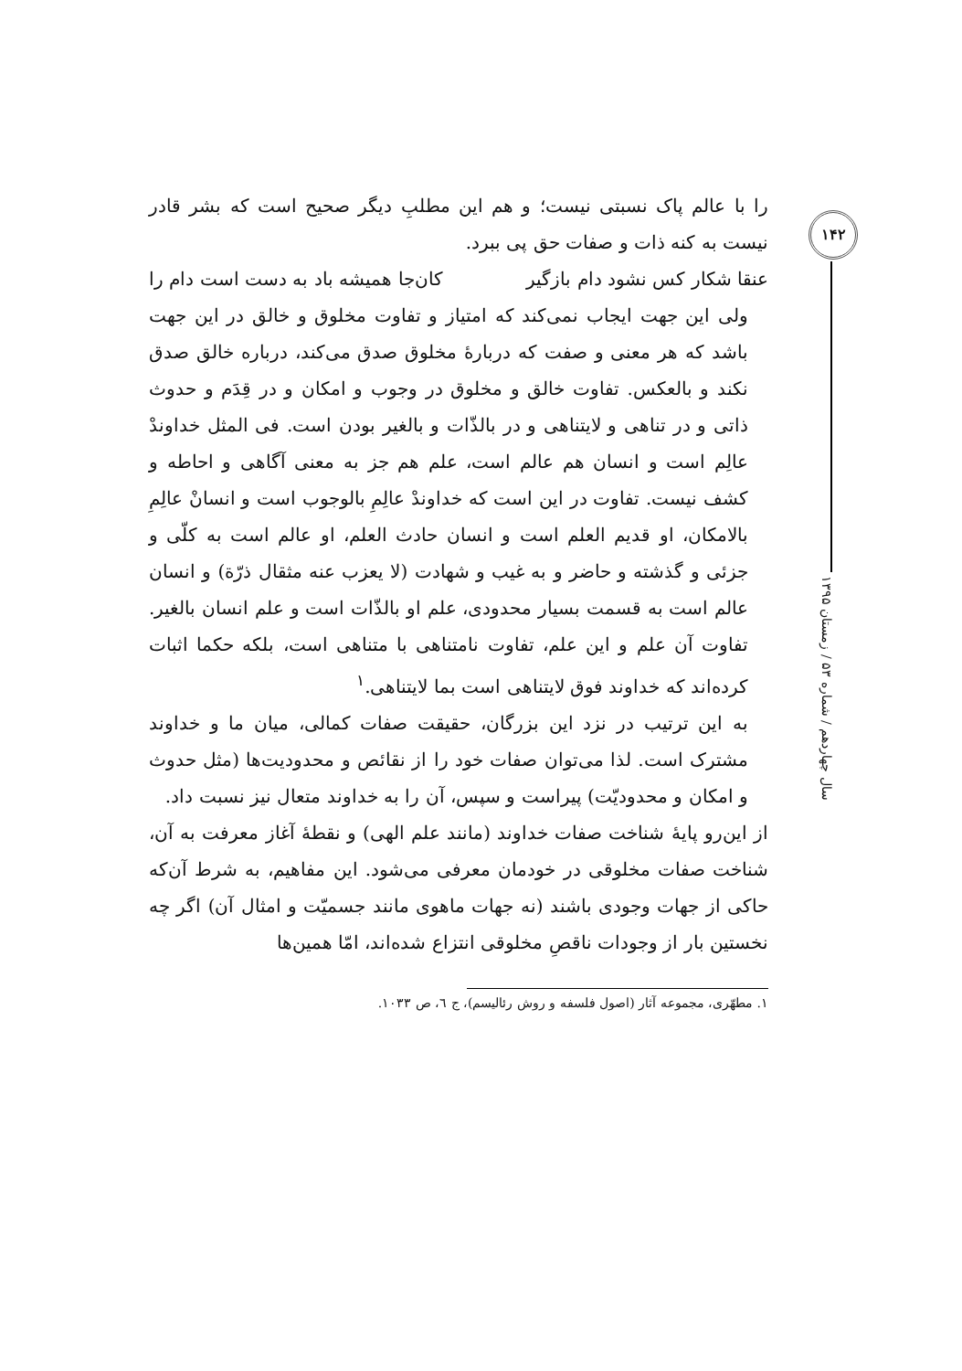را با عالم پاک نسبتی نیست؛ و هم این مطلبِ دیگر صحیح است که بشر قادر نیست به کنه ذات و صفات حق پی ببرد.
عنقا شکار کس نشود دام بازگیر کان‌جا همیشه باد به دست است دام را
ولی این جهت ایجاب نمی‌کند که امتیاز و تفاوت مخلوق و خالق در این جهت باشد که هر معنی و صفت که دربارهٔ مخلوق صدق می‌کند، درباره خالق صدق نکند و بالعکس. تفاوت خالق و مخلوق در وجوب و امکان و در قِدَم و حدوث ذاتی و در تناهی و لایتناهی و در بالذّات و بالغیر بودن است. فی المثل خداوندْ عالِم است و انسان هم عالم است، علم هم جز به معنی آگاهی و احاطه و کشف نیست. تفاوت در این است که خداوندْ عالِمِ بالوجوب است و انسانْ عالِمِ بالامکان، او قدیم العلم است و انسان حادث العلم، او عالم است به کلّی و جزئی و گذشته و حاضر و به غیب و شهادت (لا یعزب عنه مثقال ذرّة) و انسان عالم است به قسمت بسیار محدودی، علم او بالذّات است و علم انسان بالغیر. تفاوت آن علم و این علم، تفاوت نامتناهی با متناهی است، بلکه حکما اثبات کرده‌اند که خداوند فوق لایتناهی است بما لایتناهی.<sup>١</sup>
به این ترتیب در نزد این بزرگان، حقیقت صفات کمالی، میان ما و خداوند مشترک است. لذا می‌توان صفات خود را از نقائص و محدودیت‌ها (مثل حدوث و امکان و محدودیّت) پیراست و سپس، آن را به خداوند متعال نیز نسبت داد.
از این‌رو پایهٔ شناخت صفات خداوند (مانند علم الهی) و نقطهٔ آغاز معرفت به آن، شناخت صفات مخلوقی در خودمان معرفی می‌شود. این مفاهیم، به شرط آن‌که حاکی از جهات وجودی باشند (نه جهات ماهوی مانند جسمیّت و امثال آن) اگر چه نخستین بار از وجودات ناقصِ مخلوقی انتزاع شده‌اند، امّا همین‌ها
١. مطهّری، مجموعه آثار (اصول فلسفه و روش رئالیسم)، ج ٦، ص ١٠٣٣.
١۴٢
سال چهاردهم / شماره ۵٣ / زمستان ١٣٩۵